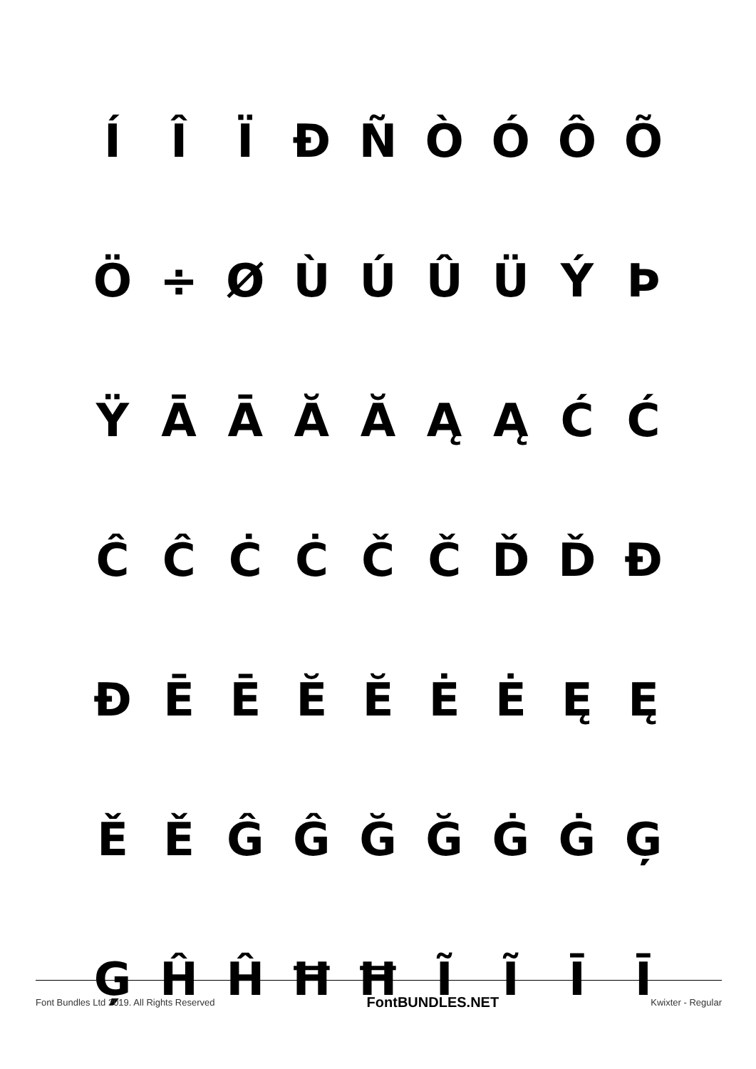ÍÎÏÐÑÒÓÔÕ
Ö ÷ ØÙÚÛÜÝÞ
ŸĀĀĂĂĄĄĆĆ
ĈĈĊĊČČĎĎĐ
ĐĒĒĔĔĖĖĘĘ
ĚĚĜĜĞĞĠĠĢ
ĢĤĤĦĦĨĨĪĪ
Font Bundles Ltd 2019. All Rights Reserved FontBUNDLES.NET Kwixter - Regular